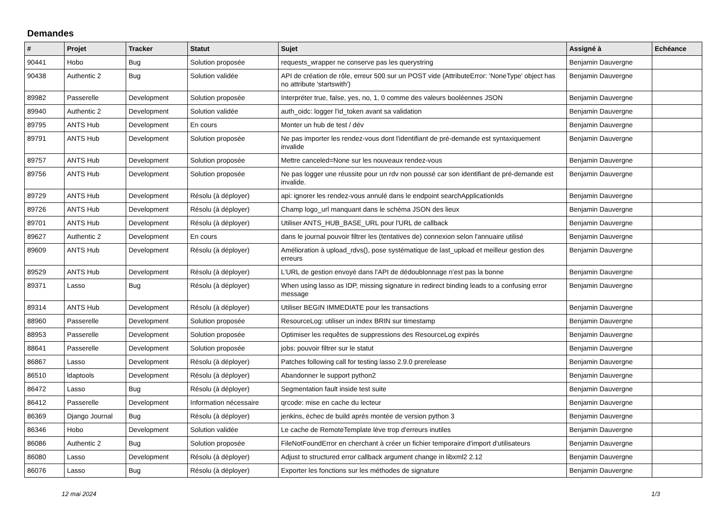Demandes
| # | Projet | Tracker | Statut | Sujet | Assigné à | Echéance |
| --- | --- | --- | --- | --- | --- | --- |
| 90441 | Hobo | Bug | Solution proposée | requests_wrapper ne conserve pas les querystring | Benjamin Dauvergne | |
| 90438 | Authentic 2 | Bug | Solution validée | API de création de rôle, erreur 500 sur un POST vide (AttributeError: 'NoneType' object has no attribute 'startswith') | Benjamin Dauvergne | |
| 89982 | Passerelle | Development | Solution proposée | Interpréter true, false, yes, no, 1, 0 comme des valeurs booléennes JSON | Benjamin Dauvergne | |
| 89940 | Authentic 2 | Development | Solution validée | auth_oidc: logger l'id_token avant sa validation | Benjamin Dauvergne | |
| 89795 | ANTS Hub | Development | En cours | Monter un hub de test / dév | Benjamin Dauvergne | |
| 89791 | ANTS Hub | Development | Solution proposée | Ne pas importer les rendez-vous dont l'identifiant de pré-demande est syntaxiquement invalide | Benjamin Dauvergne | |
| 89757 | ANTS Hub | Development | Solution proposée | Mettre canceled=None sur les nouveaux rendez-vous | Benjamin Dauvergne | |
| 89756 | ANTS Hub | Development | Solution proposée | Ne pas logger une réussite pour un rdv non poussé car son identifiant de pré-demande est invalide. | Benjamin Dauvergne | |
| 89729 | ANTS Hub | Development | Résolu (à déployer) | api: ignorer les rendez-vous annulé dans le endpoint searchApplicationIds | Benjamin Dauvergne | |
| 89726 | ANTS Hub | Development | Résolu (à déployer) | Champ logo_url manquant dans le schéma JSON des lieux | Benjamin Dauvergne | |
| 89701 | ANTS Hub | Development | Résolu (à déployer) | Utiliser ANTS_HUB_BASE_URL pour l'URL de callback | Benjamin Dauvergne | |
| 89627 | Authentic 2 | Development | En cours | dans le journal pouvoir filtrer les (tentatives de) connexion selon l'annuaire utilisé | Benjamin Dauvergne | |
| 89609 | ANTS Hub | Development | Résolu (à déployer) | Amélioration à upload_rdvs(), pose systématique de last_upload et meilleur gestion des erreurs | Benjamin Dauvergne | |
| 89529 | ANTS Hub | Development | Résolu (à déployer) | L'URL de gestion envoyé dans l'API de dédoublonnage n'est pas la bonne | Benjamin Dauvergne | |
| 89371 | Lasso | Bug | Résolu (à déployer) | When using lasso as IDP, missing signature in redirect binding leads to a confusing error message | Benjamin Dauvergne | |
| 89314 | ANTS Hub | Development | Résolu (à déployer) | Utiliser BEGIN IMMEDIATE pour les transactions | Benjamin Dauvergne | |
| 88960 | Passerelle | Development | Solution proposée | ResourceLog: utiliser un index BRIN sur timestamp | Benjamin Dauvergne | |
| 88953 | Passerelle | Development | Solution proposée | Optimiser les requêtes de suppressions des ResourceLog expirés | Benjamin Dauvergne | |
| 88641 | Passerelle | Development | Solution proposée | jobs: pouvoir filtrer sur le statut | Benjamin Dauvergne | |
| 86867 | Lasso | Development | Résolu (à déployer) | Patches following call for testing lasso 2.9.0 prerelease | Benjamin Dauvergne | |
| 86510 | ldaptools | Development | Résolu (à déployer) | Abandonner le support python2 | Benjamin Dauvergne | |
| 86472 | Lasso | Bug | Résolu (à déployer) | Segmentation fault inside test suite | Benjamin Dauvergne | |
| 86412 | Passerelle | Development | Information nécessaire | qrcode: mise en cache du lecteur | Benjamin Dauvergne | |
| 86369 | Django Journal | Bug | Résolu (à déployer) | jenkins, échec de build après montée de version python 3 | Benjamin Dauvergne | |
| 86346 | Hobo | Development | Solution validée | Le cache de RemoteTemplate lève trop d'erreurs inutiles | Benjamin Dauvergne | |
| 86086 | Authentic 2 | Bug | Solution proposée | FileNotFoundError en cherchant à créer un fichier temporaire d'import d'utilisateurs | Benjamin Dauvergne | |
| 86080 | Lasso | Development | Résolu (à déployer) | Adjust to structured error callback argument change in libxml2 2.12 | Benjamin Dauvergne | |
| 86076 | Lasso | Bug | Résolu (à déployer) | Exporter les fonctions sur les méthodes de signature | Benjamin Dauvergne | |
12 mai 2024 1/3